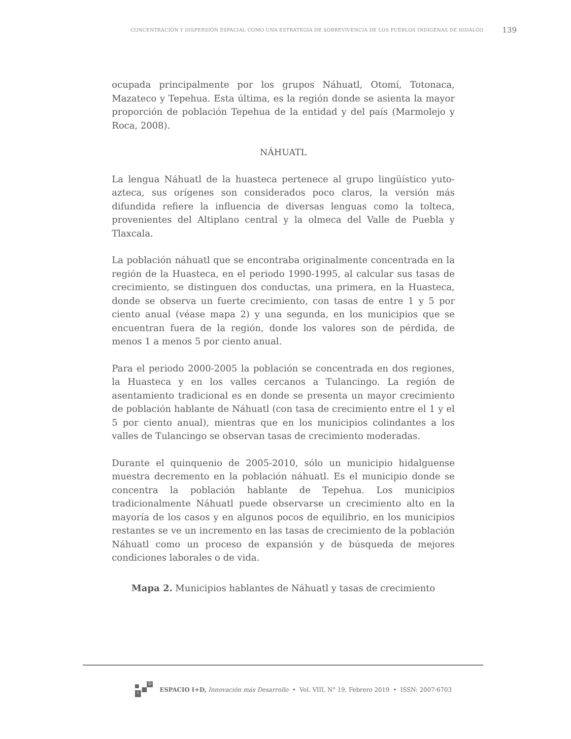CONCENTRACIÓN Y DISPERSIÓN ESPACIAL COMO UNA ESTRATEGIA DE SOBREVIVENCIA DE LOS PUEBLOS INDÍGENAS DE HIDALGO 139
ocupada principalmente por los grupos Náhuatl, Otomí, Totonaca, Mazateco y Tepehua. Esta última, es la región donde se asienta la mayor proporción de población Tepehua de la entidad y del país (Marmolejo y Roca, 2008).
NÁHUATL
La lengua Náhuatl de la huasteca pertenece al grupo lingüístico yuto-azteca, sus orígenes son considerados poco claros, la versión más difundida refiere la influencia de diversas lenguas como la tolteca, provenientes del Altiplano central y la olmeca del Valle de Puebla y Tlaxcala.
La población náhuatl que se encontraba originalmente concentrada en la región de la Huasteca, en el periodo 1990-1995, al calcular sus tasas de crecimiento, se distinguen dos conductas, una primera, en la Huasteca, donde se observa un fuerte crecimiento, con tasas de entre 1 y 5 por ciento anual (véase mapa 2) y una segunda, en los municipios que se encuentran fuera de la región, donde los valores son de pérdida, de menos 1 a menos 5 por ciento anual.
Para el periodo 2000-2005 la población se concentrada en dos regiones, la Huasteca y en los valles cercanos a Tulancingo. La región de asentamiento tradicional es en donde se presenta un mayor crecimiento de población hablante de Náhuatl (con tasa de crecimiento entre el 1 y el 5 por ciento anual), mientras que en los municipios colindantes a los valles de Tulancingo se observan tasas de crecimiento moderadas.
Durante el quinquenio de 2005-2010, sólo un municipio hidalguense muestra decremento en la población náhuatl. Es el municipio donde se concentra la población hablante de Tepehua. Los municipios tradicionalmente Náhuatl puede observarse un crecimiento alto en la mayoría de los casos y en algunos pocos de equilibrio, en los municipios restantes se ve un incremento en las tasas de crecimiento de la población Náhuatl como un proceso de expansión y de búsqueda de mejores condiciones laborales o de vida.
Mapa 2. Municipios hablantes de Náhuatl y tasas de crecimiento
D
i
ESPACIO I+D, Innovación más Desarrollo • Vol. VIII, N° 19, Febrero 2019 • ISSN: 2007-6703